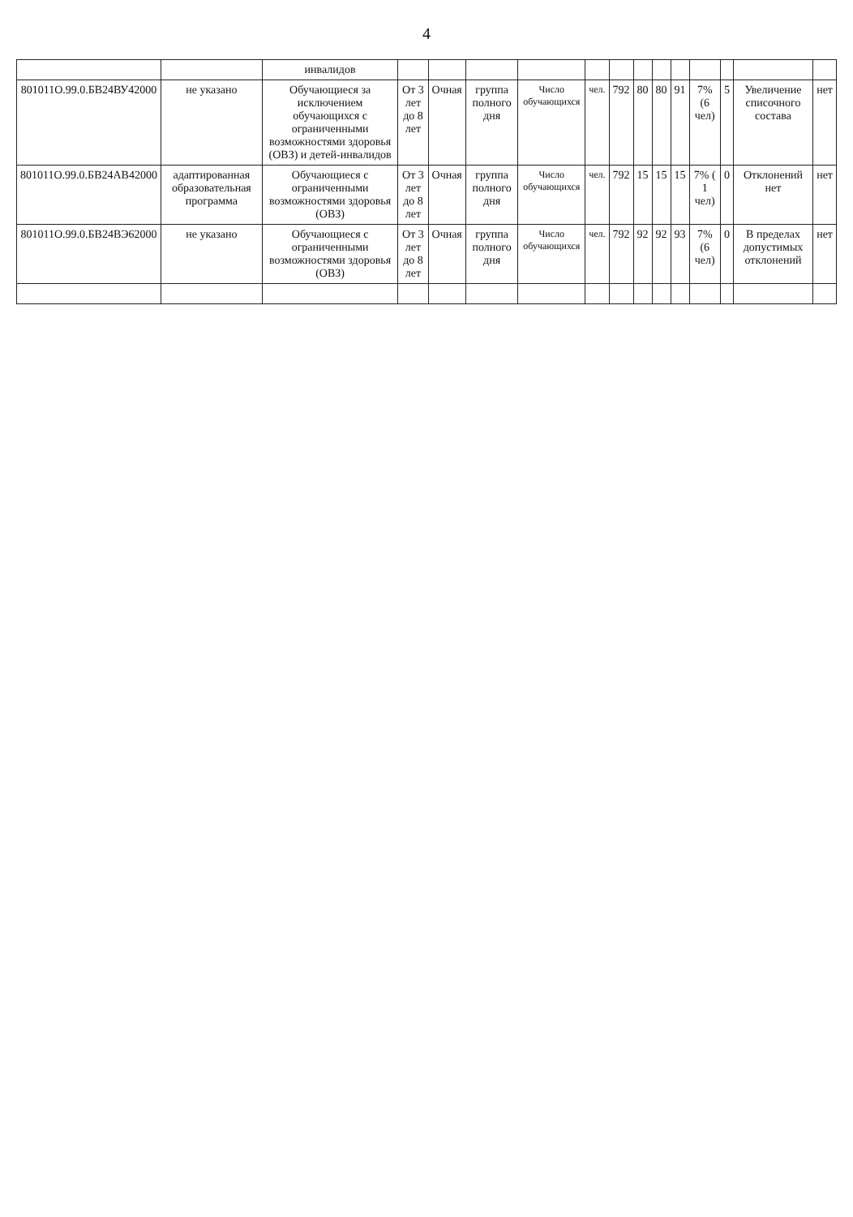4
| | | инвалидов | | | | | | | | | | | | | |
| 801011О.99.0.БВ24ВУ42000 | не указано | Обучающиеся за исключением обучающихся с ограниченными возможностями здоровья (ОВЗ) и детей-инвалидов | От 3 лет до 8 лет | Очная | группа полного дня | Число обучающихся | чел. | 792 | 80 | 80 | 91 | 7% (6 чел) | 5 | Увеличение списочного состава | нет |
| 801011О.99.0.БВ24АВ42000 | адаптированная образовательная программа | Обучающиеся с ограниченными возможностями здоровья (ОВЗ) | От 3 лет до 8 лет | Очная | группа полного дня | Число обучающихся | чел. | 792 | 15 | 15 | 15 | 7% ( 1 чел) | 0 | Отклонений нет | нет |
| 801011О.99.0.БВ24ВЭ62000 | не указано | Обучающиеся с ограниченными возможностями здоровья (ОВЗ) | От 3 лет до 8 лет | Очная | группа полного дня | Число обучающихся | чел. | 792 | 92 | 92 | 93 | 7% (6 чел) | 0 | В пределах допустимых отклонений | нет |